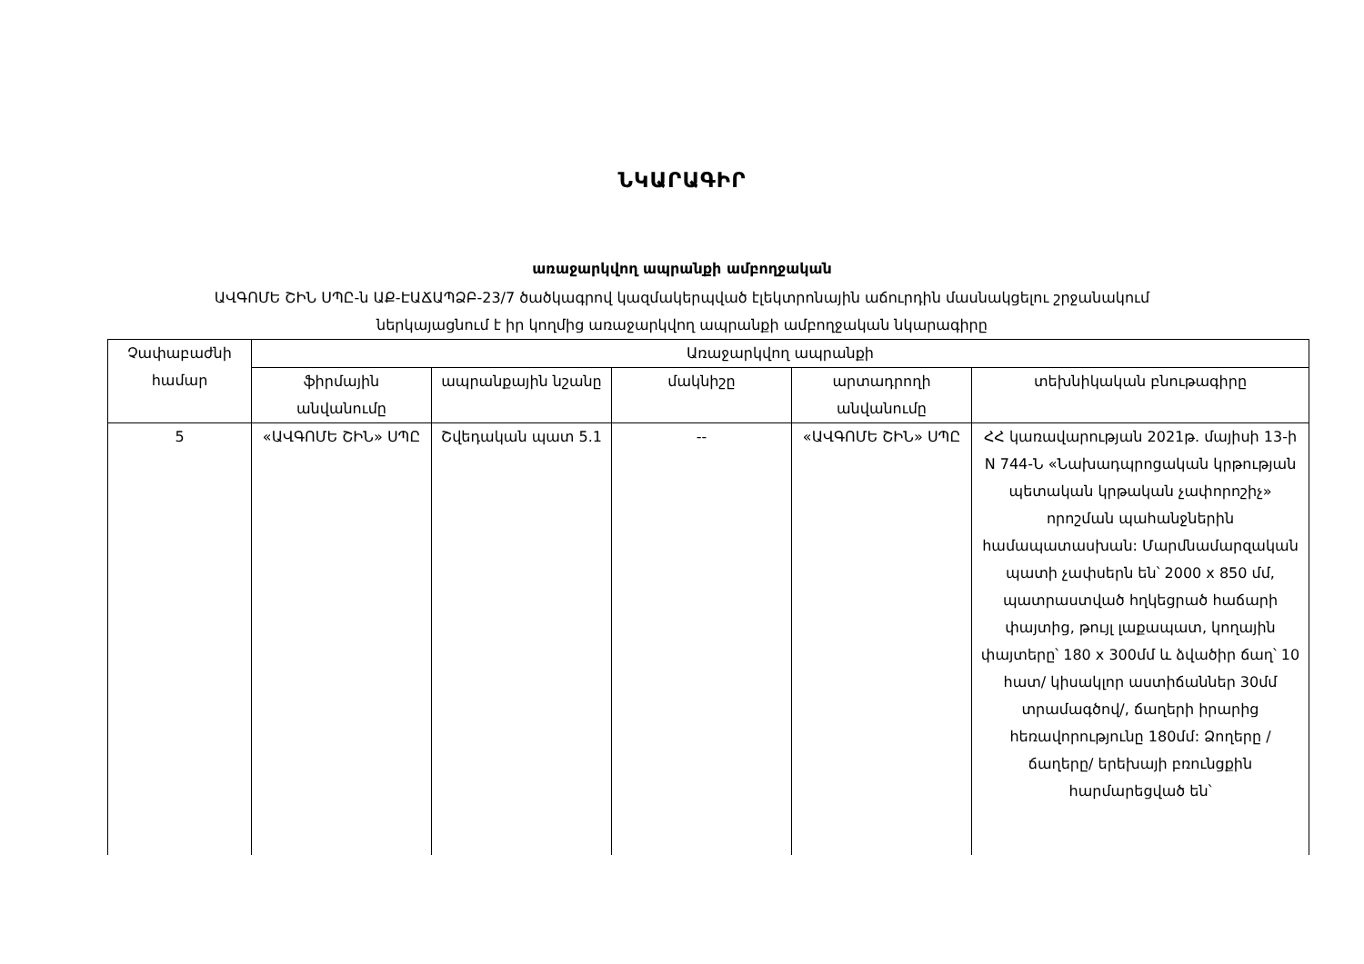ՆԿԱՐԱԳԻՐ
առաջարկվող ապրանքի ամբողջական
ԱՎԳՈՄԵ ՇԻՆ ՍՊԸ-ն ԱՔ-ԷԱՃԱՊՁԲ-23/7 ծածկագրով կազմակերպված էլեկտրոնային աճուրդին մասնակցելու շրջանակում
ներկայացնում է իր կողմից առաջարկվող ապրանքի ամբողջական նկարագիրը
| Չափաբաժնի համար | Առաջարկվող ապրանքի | | | | |
| --- | --- | --- | --- | --- | --- |
| | ֆիրմային անվանումը | ապրանքային նշանը | մակնիշը | արտադրողի անվանումը | տեխնիկական բնութագիրը |
| 5 | «ԱՎԳՈՄԵ ՇԻՆ» ՍՊԸ | Շվեդական պատ 5.1 | -- | «ԱՎԳՈՄԵ ՇԻՆ» ՍՊԸ | ՀՀ կառավարության 2021թ. մայիսի 13-ի N 744-Ն «Նախադպրոցական կրթության պետական կրթական չափորոշիչ» որոշման պահանջներին համապատասխան: Մարմնամարզական պատի չափսերն են՝ 2000 x 850 մմ, պատրաստված հղկեցրած հաճարի փայտից, թույլ լաքապատ, կողային փայտերը՝ 180 x 300մմ և ձվածիր ճաղ՝ 10 հատ/ կիսակլոր աստիճաններ 30մմ տրամագծով/, ճաղերի իրարից հեռավորությունը 180մմ: Ձողերը /ճաղերը/ երեխայի բռունցքին հարմարեցված են՝ |